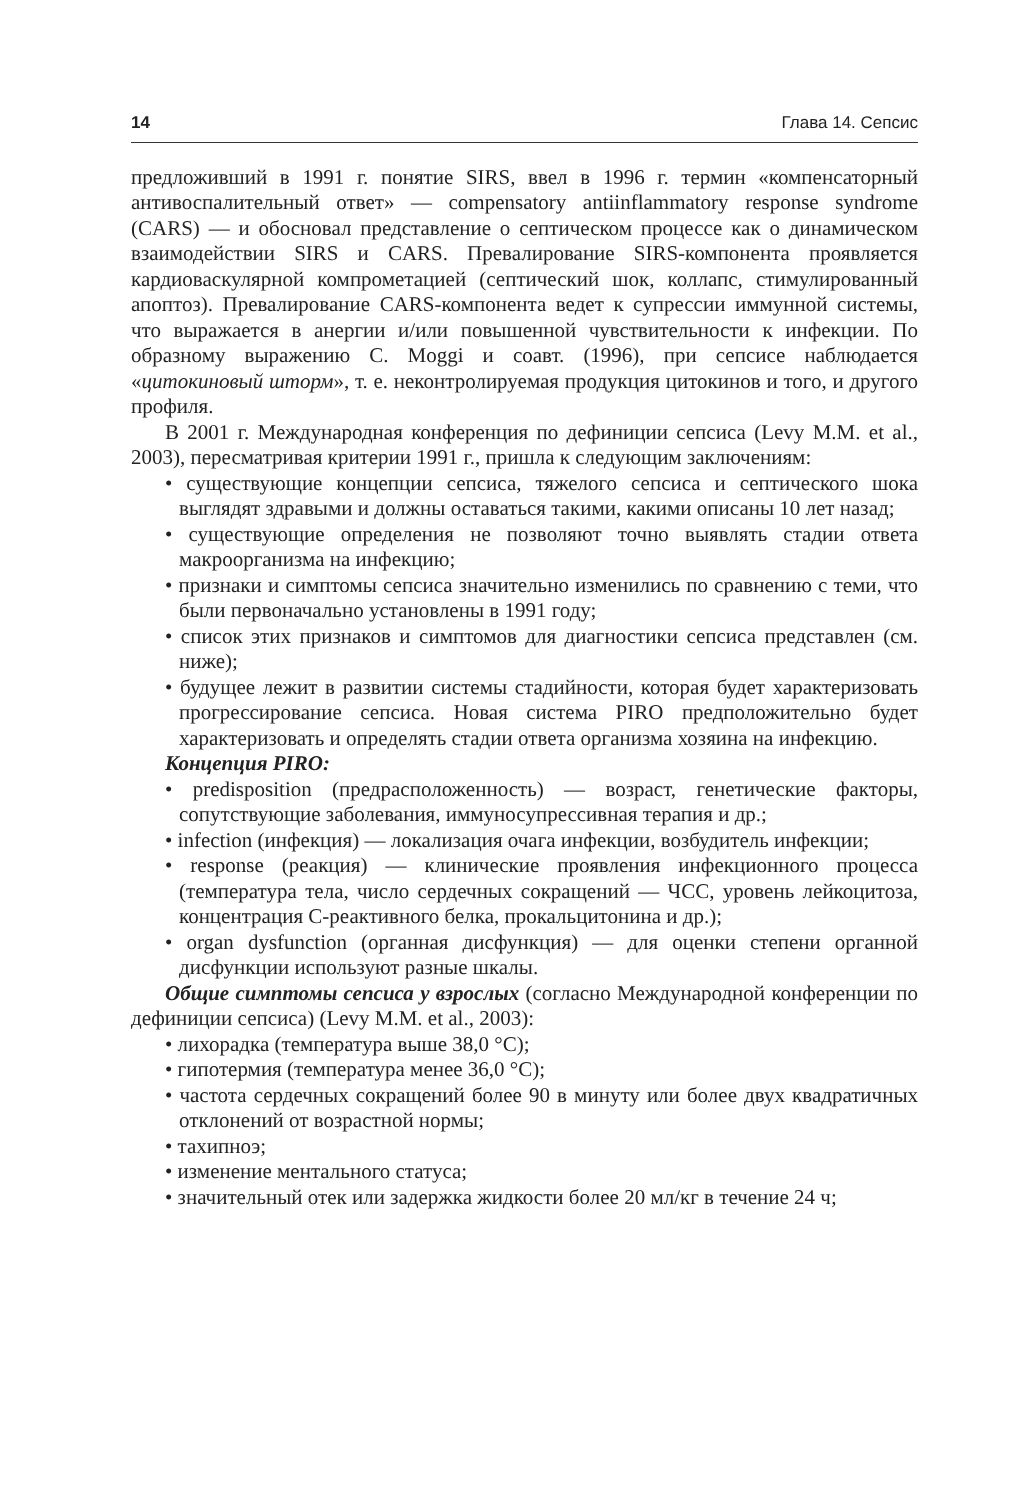14 Глава 14. Сепсис
предложивший в 1991 г. понятие SIRS, ввел в 1996 г. термин «компенсаторный антивоспалительный ответ» — compensatory antiinflammatory response syndrome (CARS) — и обосновал представление о септическом процессе как о динамическом взаимодействии SIRS и CARS. Превалирование SIRS-компонента проявляется кардиоваскулярной компрометацией (септический шок, коллапс, стимулированный апоптоз). Превалирование CARS-компонента ведет к супрессии иммунной системы, что выражается в анергии и/или повышенной чувствительности к инфекции. По образному выражению C. Moggi и соавт. (1996), при сепсисе наблюдается «цитокиновый шторм», т. е. неконтролируемая продукция цитокинов и того, и другого профиля.
В 2001 г. Международная конференция по дефиниции сепсиса (Levy M.M. et al., 2003), пересматривая критерии 1991 г., пришла к следующим заключениям:
• существующие концепции сепсиса, тяжелого сепсиса и септического шока выглядят здравыми и должны оставаться такими, какими описаны 10 лет назад;
• существующие определения не позволяют точно выявлять стадии ответа макроорганизма на инфекцию;
• признаки и симптомы сепсиса значительно изменились по сравнению с теми, что были первоначально установлены в 1991 году;
• список этих признаков и симптомов для диагностики сепсиса представлен (см. ниже);
• будущее лежит в развитии системы стадийности, которая будет характеризовать прогрессирование сепсиса. Новая система PIRO предположительно будет характеризовать и определять стадии ответа организма хозяина на инфекцию.
Концепция PIRO:
• predisposition (предрасположенность) — возраст, генетические факторы, сопутствующие заболевания, иммуносупрессивная терапия и др.;
• infection (инфекция) — локализация очага инфекции, возбудитель инфекции;
• response (реакция) — клинические проявления инфекционного процесса (температура тела, число сердечных сокращений — ЧСС, уровень лейкоцитоза, концентрация С-реактивного белка, прокальцитонина и др.);
• organ dysfunction (органная дисфункция) — для оценки степени органной дисфункции используют разные шкалы.
Общие симптомы сепсиса у взрослых (согласно Международной конференции по дефиниции сепсиса) (Levy M.M. et al., 2003):
• лихорадка (температура выше 38,0 °С);
• гипотермия (температура менее 36,0 °С);
• частота сердечных сокращений более 90 в минуту или более двух квадратичных отклонений от возрастной нормы;
• тахипноэ;
• изменение ментального статуса;
• значительный отек или задержка жидкости более 20 мл/кг в течение 24 ч;